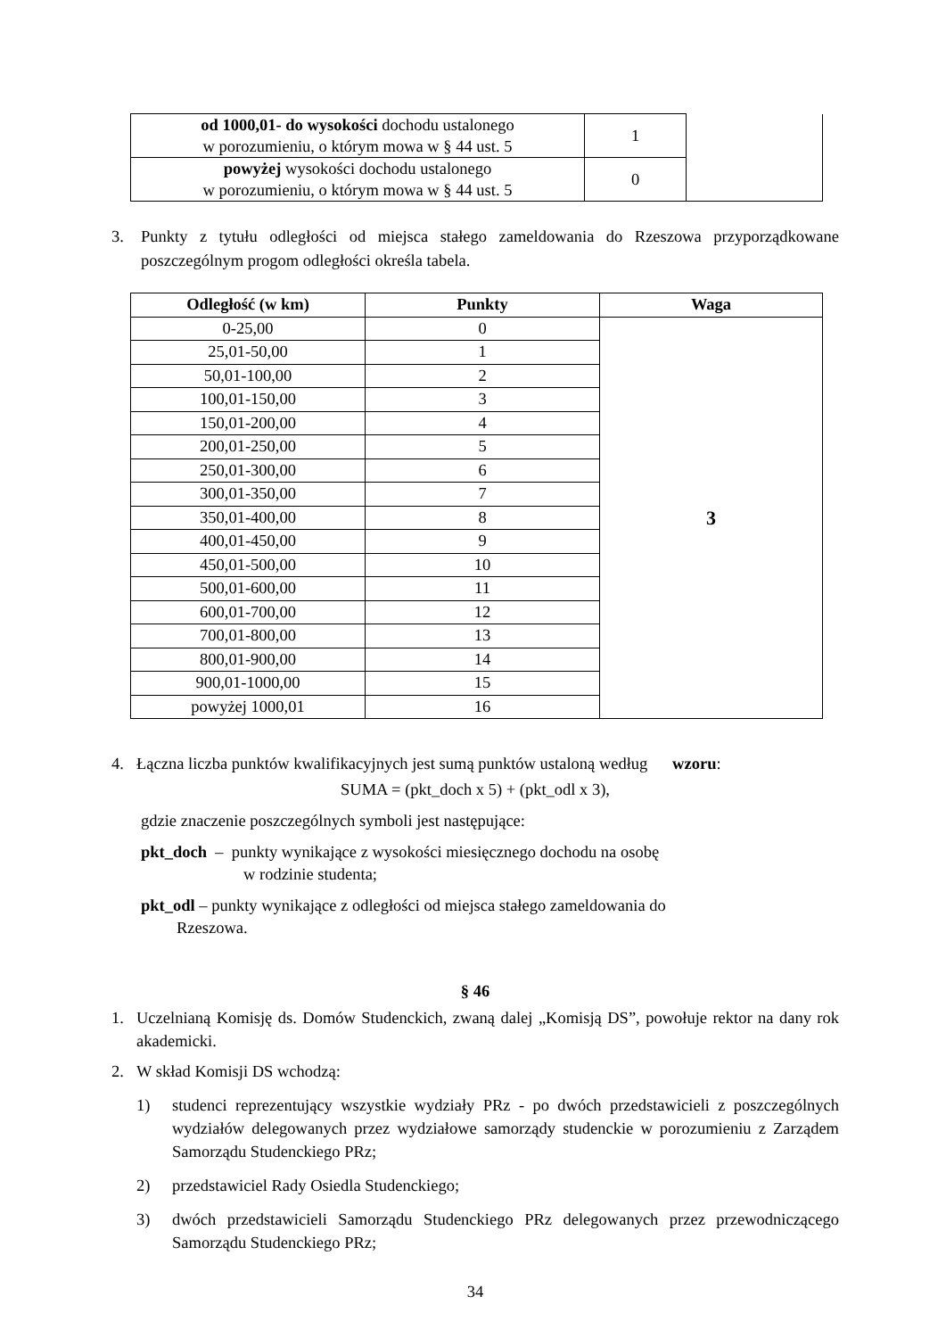| od 1000,01- do wysokości dochodu ustalonego w porozumieniu, o którym mowa w § 44 ust. 5 | 1 | |
| powyżej wysokości dochodu ustalonego w porozumieniu, o którym mowa w § 44 ust. 5 | 0 | |
3. Punkty z tytułu odległości od miejsca stałego zameldowania do Rzeszowa przyporządkowane poszczególnym progom odległości określa tabela.
| Odległość (w km) | Punkty | Waga |
| --- | --- | --- |
| 0-25,00 | 0 | 3 |
| 25,01-50,00 | 1 | |
| 50,01-100,00 | 2 | |
| 100,01-150,00 | 3 | |
| 150,01-200,00 | 4 | |
| 200,01-250,00 | 5 | |
| 250,01-300,00 | 6 | |
| 300,01-350,00 | 7 | |
| 350,01-400,00 | 8 | |
| 400,01-450,00 | 9 | |
| 450,01-500,00 | 10 | |
| 500,01-600,00 | 11 | |
| 600,01-700,00 | 12 | |
| 700,01-800,00 | 13 | |
| 800,01-900,00 | 14 | |
| 900,01-1000,00 | 15 | |
| powyżej 1000,01 | 16 | |
4. Łączna liczba punktów kwalifikacyjnych jest sumą punktów ustaloną według wzoru:
SUMA = (pkt_doch x 5) + (pkt_odl x 3),
gdzie znaczenie poszczególnych symboli jest następujące:
pkt_doch – punkty wynikające z wysokości miesięcznego dochodu na osobę
w rodzinie studenta;
pkt_odl – punkty wynikające z odległości od miejsca stałego zameldowania do
Rzeszowa.
§ 46
1. Uczelnianą Komisję ds. Domów Studenckich, zwaną dalej „Komisją DS”, powołuje rektor na dany rok akademicki.
2. W skład Komisji DS wchodzą:
1) studenci reprezentujący wszystkie wydziały PRz - po dwóch przedstawicieli z poszczególnych wydziałów delegowanych przez wydziałowe samorządy studenckie w porozumieniu z Zarządem Samorządu Studenckiego PRz;
2) przedstawiciel Rady Osiedla Studenckiego;
3) dwóch przedstawicieli Samorządu Studenckiego PRz delegowanych przez przewodniczącego Samorządu Studenckiego PRz;
34